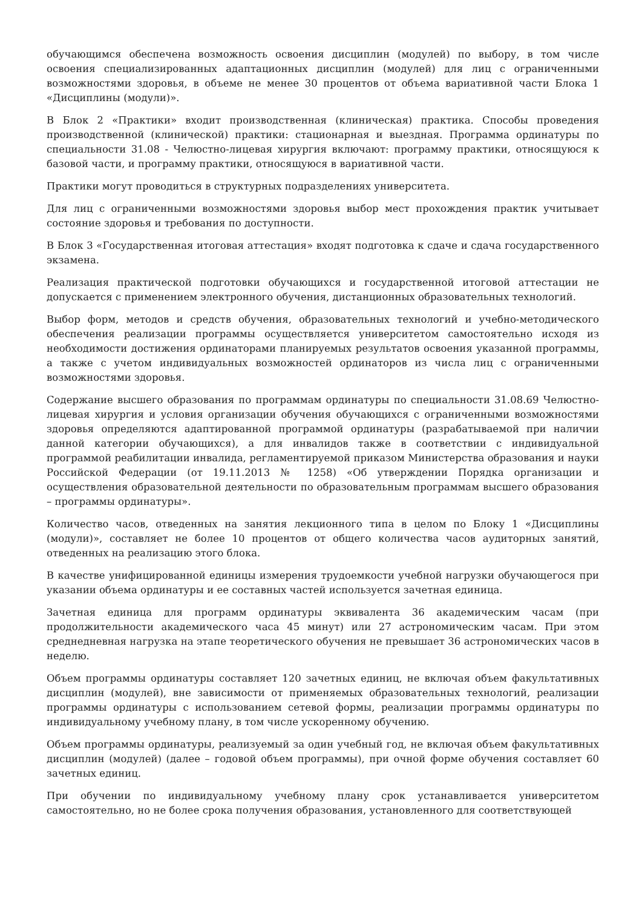обучающимся обеспечена возможность освоения дисциплин (модулей) по выбору, в том числе освоения специализированных адаптационных дисциплин (модулей) для лиц с ограниченными возможностями здоровья, в объеме не менее 30 процентов от объема вариативной части Блока 1 «Дисциплины (модули)».
В Блок 2 «Практики» входит производственная (клиническая) практика. Способы проведения производственной (клинической) практики: стационарная и выездная. Программа ординатуры по специальности 31.08 - Челюстно-лицевая хирургия включают: программу практики, относящуюся к базовой части, и программу практики, относящуюся в вариативной части.
Практики могут проводиться в структурных подразделениях университета.
Для лиц с ограниченными возможностями здоровья выбор мест прохождения практик учитывает состояние здоровья и требования по доступности.
В Блок 3 «Государственная итоговая аттестация» входят подготовка к сдаче и сдача государственного экзамена.
Реализация практической подготовки обучающихся и государственной итоговой аттестации не допускается с применением электронного обучения, дистанционных образовательных технологий.
Выбор форм, методов и средств обучения, образовательных технологий и учебно-методического обеспечения реализации программы осуществляется университетом самостоятельно исходя из необходимости достижения ординаторами планируемых результатов освоения указанной программы, а также с учетом индивидуальных возможностей ординаторов из числа лиц с ограниченными возможностями здоровья.
Содержание высшего образования по программам ординатуры по специальности 31.08.69 Челюстно-лицевая хирургия и условия организации обучения обучающихся с ограниченными возможностями здоровья определяются адаптированной программой ординатуры (разрабатываемой при наличии данной категории обучающихся), а для инвалидов также в соответствии с индивидуальной программой реабилитации инвалида, регламентируемой приказом Министерства образования и науки Российской Федерации (от 19.11.2013 № 1258) «Об утверждении Порядка организации и осуществления образовательной деятельности по образовательным программам высшего образования – программы ординатуры».
Количество часов, отведенных на занятия лекционного типа в целом по Блоку 1 «Дисциплины (модули)», составляет не более 10 процентов от общего количества часов аудиторных занятий, отведенных на реализацию этого блока.
В качестве унифицированной единицы измерения трудоемкости учебной нагрузки обучающегося при указании объема ординатуры и ее составных частей используется зачетная единица.
Зачетная единица для программ ординатуры эквивалента 36 академическим часам (при продолжительности академического часа 45 минут) или 27 астрономическим часам. При этом среднедневная нагрузка на этапе теоретического обучения не превышает 36 астрономических часов в неделю.
Объем программы ординатуры составляет 120 зачетных единиц, не включая объем факультативных дисциплин (модулей), вне зависимости от применяемых образовательных технологий, реализации программы ординатуры с использованием сетевой формы, реализации программы ординатуры по индивидуальному учебному плану, в том числе ускоренному обучению.
Объем программы ординатуры, реализуемый за один учебный год, не включая объем факультативных дисциплин (модулей) (далее – годовой объем программы), при очной форме обучения составляет 60 зачетных единиц.
При обучении по индивидуальному учебному плану срок устанавливается университетом самостоятельно, но не более срока получения образования, установленного для соответствующей